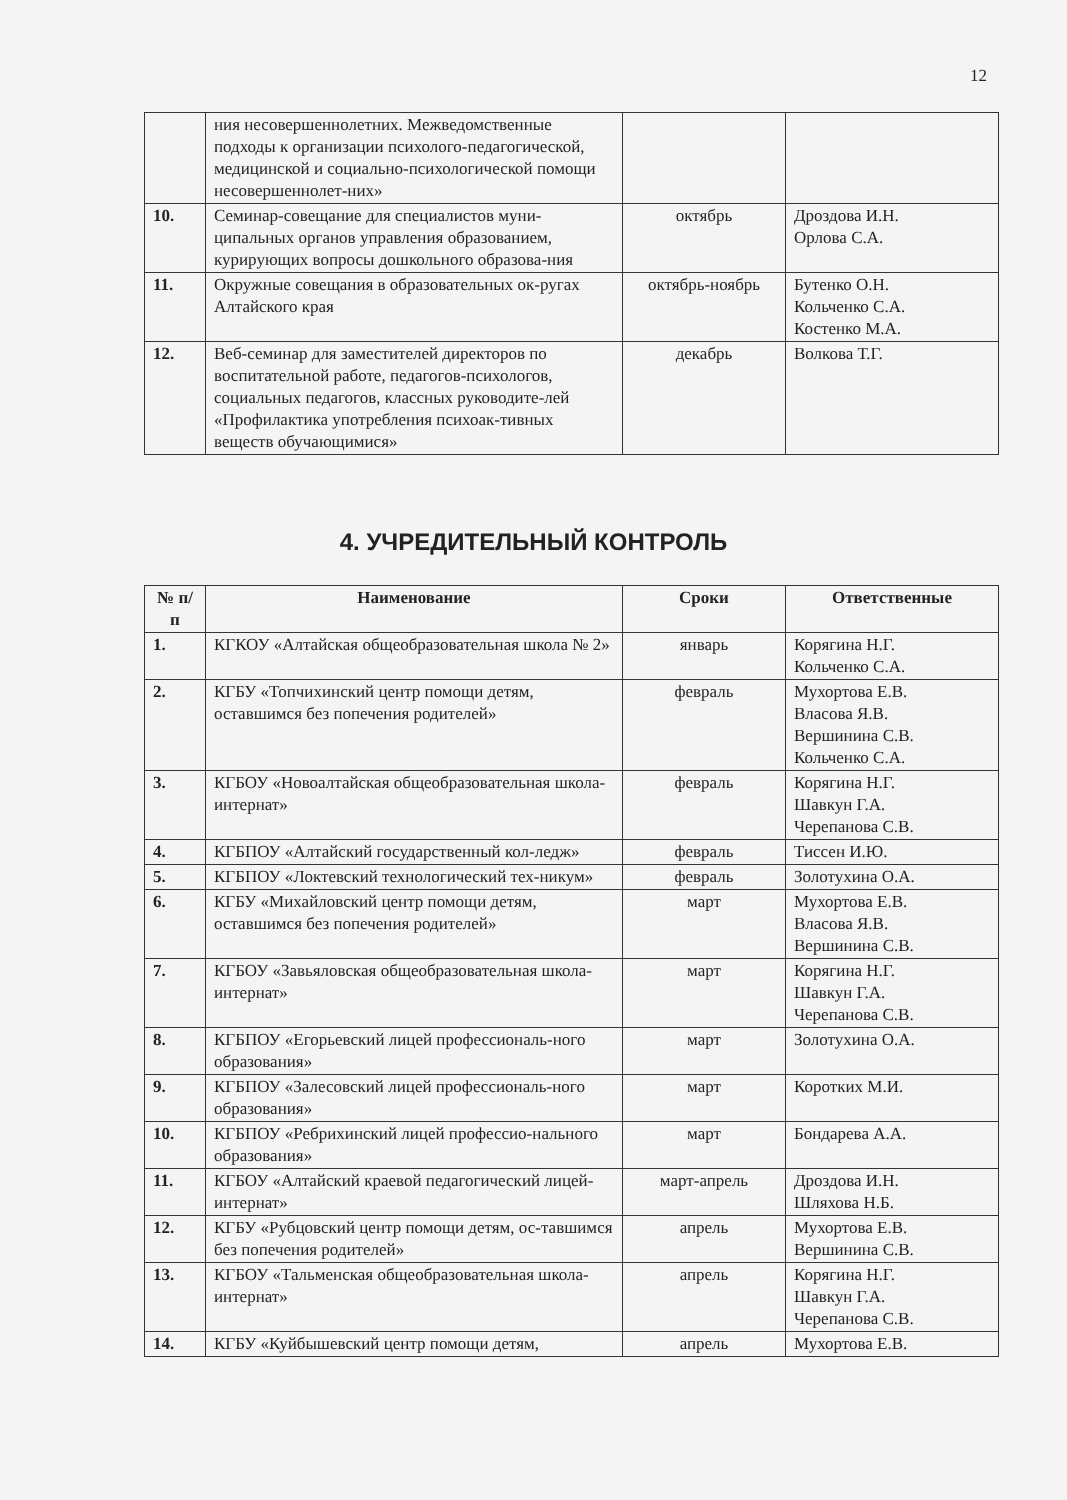12
| | ния несовершеннолетних. Межведомственные подходы к организации психолого-педагогической, медицинской и социально-психологической помощи несовершеннолет-них» | | |
| 10. | Семинар-совещание для специалистов муни-ципальных органов управления образованием, курирующих вопросы дошкольного образова-ния | октябрь | Дроздова И.Н. Орлова С.А. |
| 11. | Окружные совещания в образовательных ок-ругах Алтайского края | октябрь-ноябрь | Бутенко О.Н. Кольченко С.А. Костенко М.А. |
| 12. | Веб-семинар для заместителей директоров по воспитательной работе, педагогов-психологов, социальных педагогов, классных руководите-лей «Профилактика употребления психоак-тивных веществ обучающимися» | декабрь | Волкова Т.Г. |
4. УЧРЕДИТЕЛЬНЫЙ КОНТРОЛЬ
| № п/п | Наименование | Сроки | Ответственные |
| --- | --- | --- | --- |
| 1. | КГКОУ «Алтайская общеобразовательная школа № 2» | январь | Корягина Н.Г. Кольченко С.А. |
| 2. | КГБУ «Топчихинский центр помощи детям, оставшимся без попечения родителей» | февраль | Мухортова Е.В. Власова Я.В. Вершинина С.В. Кольченко С.А. |
| 3. | КГБОУ «Новоалтайская общеобразовательная школа-интернат» | февраль | Корягина Н.Г. Шавкун Г.А. Черепанова С.В. |
| 4. | КГБПОУ «Алтайский государственный кол-ледж» | февраль | Тиссен И.Ю. |
| 5. | КГБПОУ «Локтевский технологический тех-никум» | февраль | Золотухина О.А. |
| 6. | КГБУ «Михайловский центр помощи детям, оставшимся без попечения родителей» | март | Мухортова Е.В. Власова Я.В. Вершинина С.В. |
| 7. | КГБОУ «Завьяловская общеобразовательная школа-интернат» | март | Корягина Н.Г. Шавкун Г.А. Черепанова С.В. |
| 8. | КГБПОУ «Егорьевский лицей профессиональ-ного образования» | март | Золотухина О.А. |
| 9. | КГБПОУ «Залесовский лицей профессиональ-ного образования» | март | Коротких М.И. |
| 10. | КГБПОУ «Ребрихинский лицей профессио-нального образования» | март | Бондарева А.А. |
| 11. | КГБОУ «Алтайский краевой педагогический лицей-интернат» | март-апрель | Дроздова И.Н. Шляхова Н.Б. |
| 12. | КГБУ «Рубцовский центр помощи детям, ос-тавшимся без попечения родителей» | апрель | Мухортова Е.В. Вершинина С.В. |
| 13. | КГБОУ «Тальменская общеобразовательная школа-интернат» | апрель | Корягина Н.Г. Шавкун Г.А. Черепанова С.В. |
| 14. | КГБУ «Куйбышевский центр помощи детям, | апрель | Мухортова Е.В. |